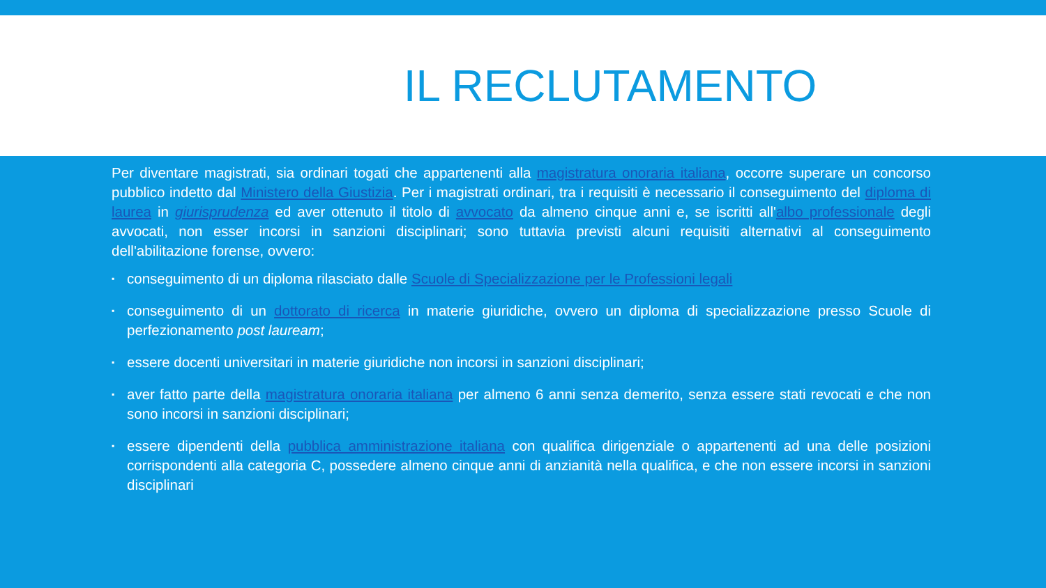IL RECLUTAMENTO
Per diventare magistrati, sia ordinari togati che appartenenti alla magistratura onoraria italiana, occorre superare un concorso pubblico indetto dal Ministero della Giustizia. Per i magistrati ordinari, tra i requisiti è necessario il conseguimento del diploma di laurea in giurisprudenza ed aver ottenuto il titolo di avvocato da almeno cinque anni e, se iscritti all'albo professionale degli avvocati, non esser incorsi in sanzioni disciplinari; sono tuttavia previsti alcuni requisiti alternativi al conseguimento dell'abilitazione forense, ovvero:
▪ conseguimento di un diploma rilasciato dalle Scuole di Specializzazione per le Professioni legali
▪ conseguimento di un dottorato di ricerca in materie giuridiche, ovvero un diploma di specializzazione presso Scuole di perfezionamento post lauream;
▪ essere docenti universitari in materie giuridiche non incorsi in sanzioni disciplinari;
▪ aver fatto parte della magistratura onoraria italiana per almeno 6 anni senza demerito, senza essere stati revocati e che non sono incorsi in sanzioni disciplinari;
▪ essere dipendenti della pubblica amministrazione italiana con qualifica dirigenziale o appartenenti ad una delle posizioni corrispondenti alla categoria C, possedere almeno cinque anni di anzianità nella qualifica, e che non essere incorsi in sanzioni disciplinari